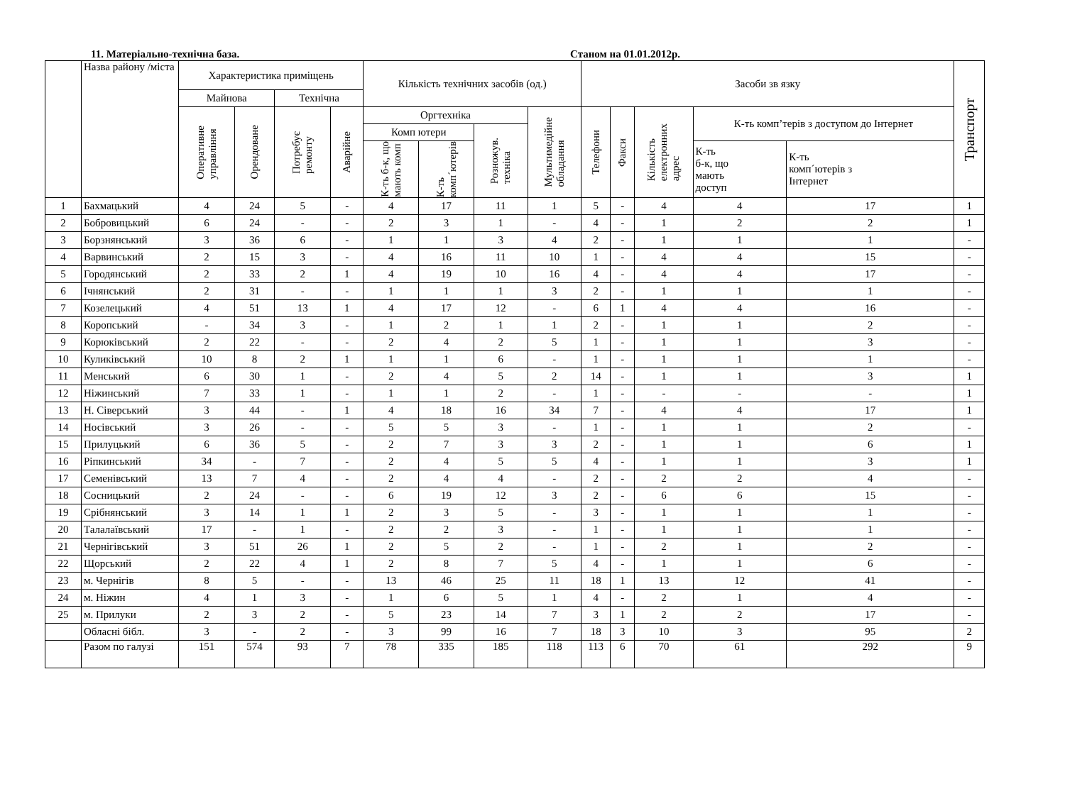11. Матеріально-технічна база. Станом на 01.01.2012р.
| | Назва району /міста | Характеристика приміщень | | | | Кількість технічних засобів (од.) | | | | Засоби зв язку | | | | | Транспорт |
| --- | --- | --- | --- | --- | --- | --- | --- | --- | --- | --- | --- | --- | --- | --- | --- |
| | | Майнова | | Технічна | | | | | | | | | | | |
| | | Оперативне управління | Орендоване | Потребує ремонту | Аварійне | Оргтехніка | | | Мультимедійне обладання | Телефони | Факси | Кількість електронних адрес | К-ть комп’терів з доступом до Інтернет | | |
| | | | | | | Комп ютери | | Розножув. техніка | | | | | | | |
| | | | | | | К-ть б-к, що мають комп | К-ть комп´ютерів | | | | | | К-ть б-к, що мають доступ | К-ть комп´ютерів з Інтернет | |
| 1 | Бахмацький | 4 | 24 | 5 | - | 4 | 17 | 11 | 1 | 5 | - | 4 | 4 | 17 | 1 |
| 2 | Бобровицький | 6 | 24 | - | - | 2 | 3 | 1 | - | 4 | - | 1 | 2 | 2 | 1 |
| 3 | Борзнянський | 3 | 36 | 6 | - | 1 | 1 | 3 | 4 | 2 | - | 1 | 1 | 1 | - |
| 4 | Варвинський | 2 | 15 | 3 | - | 4 | 16 | 11 | 10 | 1 | - | 4 | 4 | 15 | - |
| 5 | Городянський | 2 | 33 | 2 | 1 | 4 | 19 | 10 | 16 | 4 | - | 4 | 4 | 17 | - |
| 6 | Ічнянський | 2 | 31 | - | - | 1 | 1 | 1 | 3 | 2 | - | 1 | 1 | 1 | - |
| 7 | Козелецький | 4 | 51 | 13 | 1 | 4 | 17 | 12 | - | 6 | 1 | 4 | 4 | 16 | - |
| 8 | Коропський | - | 34 | 3 | - | 1 | 2 | 1 | 1 | 2 | - | 1 | 1 | 2 | - |
| 9 | Корюківський | 2 | 22 | - | - | 2 | 4 | 2 | 5 | 1 | - | 1 | 1 | 3 | - |
| 10 | Куликівський | 10 | 8 | 2 | 1 | 1 | 1 | 6 | - | 1 | - | 1 | 1 | 1 | - |
| 11 | Менський | 6 | 30 | 1 | - | 2 | 4 | 5 | 2 | 14 | - | 1 | 1 | 3 | 1 |
| 12 | Ніжинський | 7 | 33 | 1 | - | 1 | 1 | 2 | - | 1 | - | - | - | - | 1 |
| 13 | Н. Сіверський | 3 | 44 | - | 1 | 4 | 18 | 16 | 34 | 7 | - | 4 | 4 | 17 | 1 |
| 14 | Носівський | 3 | 26 | - | - | 5 | 5 | 3 | - | 1 | - | 1 | 1 | 2 | - |
| 15 | Прилуцький | 6 | 36 | 5 | - | 2 | 7 | 3 | 3 | 2 | - | 1 | 1 | 6 | 1 |
| 16 | Ріпкинський | 34 | - | 7 | - | 2 | 4 | 5 | 5 | 4 | - | 1 | 1 | 3 | 1 |
| 17 | Семенівський | 13 | 7 | 4 | - | 2 | 4 | 4 | - | 2 | - | 2 | 2 | 4 | - |
| 18 | Сосницький | 2 | 24 | - | - | 6 | 19 | 12 | 3 | 2 | - | 6 | 6 | 15 | - |
| 19 | Срібнянський | 3 | 14 | 1 | 1 | 2 | 3 | 5 | - | 3 | - | 1 | 1 | 1 | - |
| 20 | Талалаївський | 17 | - | 1 | - | 2 | 2 | 3 | - | 1 | - | 1 | 1 | 1 | - |
| 21 | Чернігівський | 3 | 51 | 26 | 1 | 2 | 5 | 2 | - | 1 | - | 2 | 1 | 2 | - |
| 22 | Щорський | 2 | 22 | 4 | 1 | 2 | 8 | 7 | 5 | 4 | - | 1 | 1 | 6 | - |
| 23 | м. Чернігів | 8 | 5 | - | - | 13 | 46 | 25 | 11 | 18 | 1 | 13 | 12 | 41 | - |
| 24 | м. Ніжин | 4 | 1 | 3 | - | 1 | 6 | 5 | 1 | 4 | - | 2 | 1 | 4 | - |
| 25 | м. Прилуки | 2 | 3 | 2 | - | 5 | 23 | 14 | 7 | 3 | 1 | 2 | 2 | 17 | - |
| | Обласні бібл. | 3 | - | 2 | - | 3 | 99 | 16 | 7 | 18 | 3 | 10 | 3 | 95 | 2 |
| | Разом по галузі | 151 | 574 | 93 | 7 | 78 | 335 | 185 | 118 | 113 | 6 | 70 | 61 | 292 | 9 |